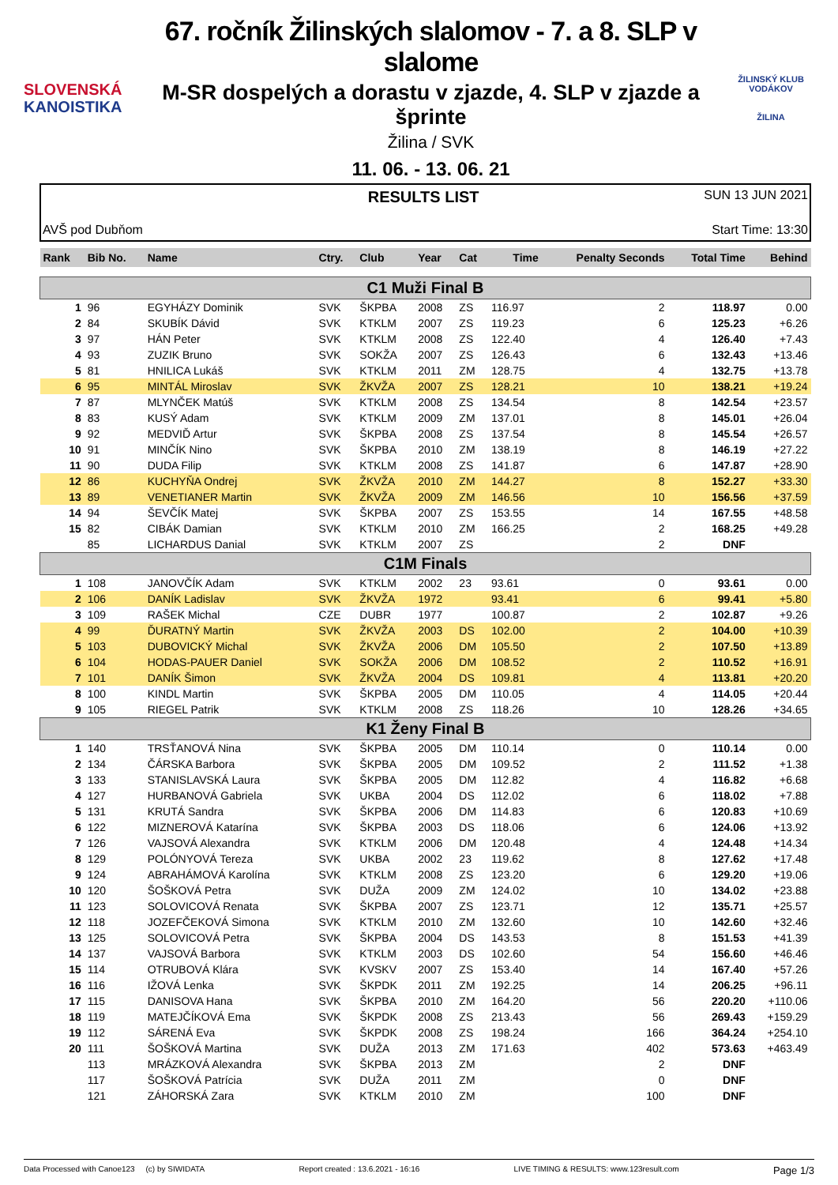SLOVENSKÁ
KANOISTIKA
67. ročník Žilinských slalomov - 7. a 8. SLP v slalome
M-SR dospelých a dorastu v zjazde, 4. SLP v zjazde a šprinte
Žilina / SVK
11. 06. - 13. 06. 21
ŽILINSKÝ KLUB VODÁKOV
ŽILINA
AVŠ pod Dubňom
RESULTS LIST
SUN 13 JUN 2021
Start Time: 13:30
| Rank | Bib No. | Name | Ctry. | Club | Year | Cat | Time | Penalty Seconds | Total Time | Behind |
| --- | --- | --- | --- | --- | --- | --- | --- | --- | --- | --- |
| C1 Muži Final B | | | | | | | | | | |
| 1 | 96 | EGYHÁZY Dominik | SVK | ŠKPBA | 2008 | ZS | 116.97 | 2 | 118.97 | 0.00 |
| 2 | 84 | SKUBÍK Dávid | SVK | KTKLM | 2007 | ZS | 119.23 | 6 | 125.23 | +6.26 |
| 3 | 97 | HÁN Peter | SVK | KTKLM | 2008 | ZS | 122.40 | 4 | 126.40 | +7.43 |
| 4 | 93 | ZUZIK Bruno | SVK | SOKŽA | 2007 | ZS | 126.43 | 6 | 132.43 | +13.46 |
| 5 | 81 | HNILICA Lukáš | SVK | KTKLM | 2011 | ZM | 128.75 | 4 | 132.75 | +13.78 |
| 6 | 95 | MINTÁL Miroslav | SVK | ŽKVŽA | 2007 | ZS | 128.21 | 10 | 138.21 | +19.24 |
| 7 | 87 | MLYNČEK Matúš | SVK | KTKLM | 2008 | ZS | 134.54 | 8 | 142.54 | +23.57 |
| 8 | 83 | KUSÝ Adam | SVK | KTKLM | 2009 | ZM | 137.01 | 8 | 145.01 | +26.04 |
| 9 | 92 | MEDVIĎ Artur | SVK | ŠKPBA | 2008 | ZS | 137.54 | 8 | 145.54 | +26.57 |
| 10 | 91 | MINČÍK Nino | SVK | ŠKPBA | 2010 | ZM | 138.19 | 8 | 146.19 | +27.22 |
| 11 | 90 | DUDA Filip | SVK | KTKLM | 2008 | ZS | 141.87 | 6 | 147.87 | +28.90 |
| 12 | 86 | KUCHYŇA Ondrej | SVK | ŽKVŽA | 2010 | ZM | 144.27 | 8 | 152.27 | +33.30 |
| 13 | 89 | VENETIANER Martin | SVK | ŽKVŽA | 2009 | ZM | 146.56 | 10 | 156.56 | +37.59 |
| 14 | 94 | ŠEVČÍK Matej | SVK | ŠKPBA | 2007 | ZS | 153.55 | 14 | 167.55 | +48.58 |
| 15 | 82 | CIBÁK Damian | SVK | KTKLM | 2010 | ZM | 166.25 | 2 | 168.25 | +49.28 |
| | 85 | LICHARDUS Danial | SVK | KTKLM | 2007 | ZS | | 2 | DNF | |
| C1M Finals | | | | | | | | | | |
| 1 | 108 | JANOVČÍK Adam | SVK | KTKLM | 2002 | 23 | 93.61 | 0 | 93.61 | 0.00 |
| 2 | 106 | DANÍK Ladislav | SVK | ŽKVŽA | 1972 | | 93.41 | 6 | 99.41 | +5.80 |
| 3 | 109 | RAŠEK Michal | CZE | DUBR | 1977 | | 100.87 | 2 | 102.87 | +9.26 |
| 4 | 99 | ĎURATNÝ Martin | SVK | ŽKVŽA | 2003 | DS | 102.00 | 2 | 104.00 | +10.39 |
| 5 | 103 | DUBOVICKÝ Michal | SVK | ŽKVŽA | 2006 | DM | 105.50 | 2 | 107.50 | +13.89 |
| 6 | 104 | HODAS-PAUER Daniel | SVK | SOKŽA | 2006 | DM | 108.52 | 2 | 110.52 | +16.91 |
| 7 | 101 | DANÍK Šimon | SVK | ŽKVŽA | 2004 | DS | 109.81 | 4 | 113.81 | +20.20 |
| 8 | 100 | KINDL Martin | SVK | ŠKPBA | 2005 | DM | 110.05 | 4 | 114.05 | +20.44 |
| 9 | 105 | RIEGEL Patrik | SVK | KTKLM | 2008 | ZS | 118.26 | 10 | 128.26 | +34.65 |
| K1 Ženy Final B | | | | | | | | | | |
| 1 | 140 | TRSŤANOVÁ Nina | SVK | ŠKPBA | 2005 | DM | 110.14 | 0 | 110.14 | 0.00 |
| 2 | 134 | ČÁRSKA Barbora | SVK | ŠKPBA | 2005 | DM | 109.52 | 2 | 111.52 | +1.38 |
| 3 | 133 | STANISLAVSKÁ Laura | SVK | ŠKPBA | 2005 | DM | 112.82 | 4 | 116.82 | +6.68 |
| 4 | 127 | HURBANOVÁ Gabriela | SVK | UKBA | 2004 | DS | 112.02 | 6 | 118.02 | +7.88 |
| 5 | 131 | KRUTÁ Sandra | SVK | ŠKPBA | 2006 | DM | 114.83 | 6 | 120.83 | +10.69 |
| 6 | 122 | MIZNEROVÁ Katarína | SVK | ŠKPBA | 2003 | DS | 118.06 | 6 | 124.06 | +13.92 |
| 7 | 126 | VAJSOVÁ Alexandra | SVK | KTKLM | 2006 | DM | 120.48 | 4 | 124.48 | +14.34 |
| 8 | 129 | POLÓNYOVÁ Tereza | SVK | UKBA | 2002 | 23 | 119.62 | 8 | 127.62 | +17.48 |
| 9 | 124 | ABRAHÁMOVÁ Karolína | SVK | KTKLM | 2008 | ZS | 123.20 | 6 | 129.20 | +19.06 |
| 10 | 120 | ŠOŠKOVÁ Petra | SVK | DUŽA | 2009 | ZM | 124.02 | 10 | 134.02 | +23.88 |
| 11 | 123 | SOLOVICOVÁ Renata | SVK | ŠKPBA | 2007 | ZS | 123.71 | 12 | 135.71 | +25.57 |
| 12 | 118 | JOZEFČEKOVÁ Simona | SVK | KTKLM | 2010 | ZM | 132.60 | 10 | 142.60 | +32.46 |
| 13 | 125 | SOLOVICOVÁ Petra | SVK | ŠKPBA | 2004 | DS | 143.53 | 8 | 151.53 | +41.39 |
| 14 | 137 | VAJSOVÁ Barbora | SVK | KTKLM | 2003 | DS | 102.60 | 54 | 156.60 | +46.46 |
| 15 | 114 | OTRUBOVÁ Klára | SVK | KVSKV | 2007 | ZS | 153.40 | 14 | 167.40 | +57.26 |
| 16 | 116 | IŽOVÁ Lenka | SVK | ŠKPDK | 2011 | ZM | 192.25 | 14 | 206.25 | +96.11 |
| 17 | 115 | DANISOVA Hana | SVK | ŠKPBA | 2010 | ZM | 164.20 | 56 | 220.20 | +110.06 |
| 18 | 119 | MATEJČÍKOVÁ Ema | SVK | ŠKPDK | 2008 | ZS | 213.43 | 56 | 269.43 | +159.29 |
| 19 | 112 | SÁRENÁ Eva | SVK | ŠKPDK | 2008 | ZS | 198.24 | 166 | 364.24 | +254.10 |
| 20 | 111 | ŠOŠKOVÁ Martina | SVK | DUŽA | 2013 | ZM | 171.63 | 402 | 573.63 | +463.49 |
| | 113 | MRÁZKOVÁ Alexandra | SVK | ŠKPBA | 2013 | ZM | | 2 | DNF | |
| | 117 | ŠOŠKOVÁ Patrícia | SVK | DUŽA | 2011 | ZM | | 0 | DNF | |
| | 121 | ZÁHORSKÁ Zara | SVK | KTKLM | 2010 | ZM | | 100 | DNF | |
Data Processed with Canoe123 (c) by SIWIDATA Report created : 13.6.2021 - 16:16 LIVE TIMING & RESULTS: www.123result.com Page 1/3